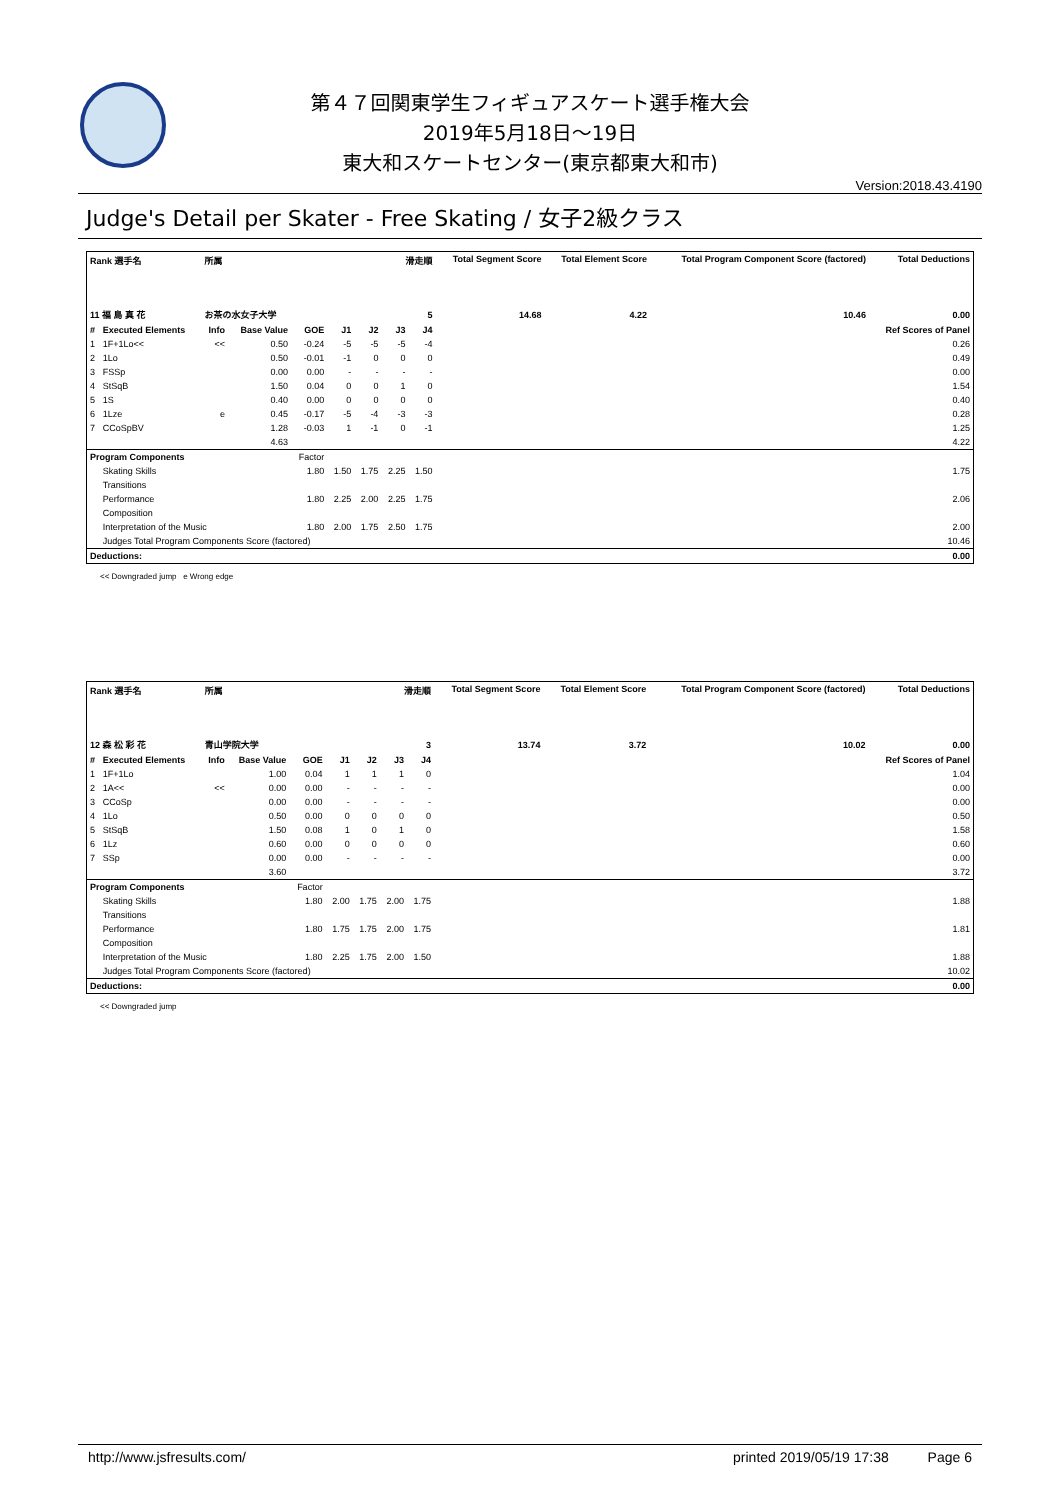第４７回関東学生フィギュアスケート選手権大会
2019年5月18日～19日
東大和スケートセンター(東京都東大和市)
Version:2018.43.4190
Judge's Detail per Skater - Free Skating / 女子2級クラス
| Rank 選手名 | | 所属 | | 滑走順 | | | | | Total Segment Score | Total Element Score | Total Program Component Score (factored) | Total Deductions |
| --- | --- | --- | --- | --- | --- | --- | --- | --- | --- | --- | --- | --- |
| 11 福 島 真 花 | | お茶の水女子大学 | | 5 | | | | | 14.68 | 4.22 | 10.46 | 0.00 |
| # | Executed Elements | Info | Base Value | GOE | J1 | J2 | J3 | J4 | | | | Ref Scores of Panel |
| 1 | 1F+1Lo<< | << | 0.50 | -0.24 | -5 | -5 | -5 | -4 | | | | 0.26 |
| 2 | 1Lo | | 0.50 | -0.01 | -1 | 0 | 0 | 0 | | | | 0.49 |
| 3 | FSSp | | 0.00 | 0.00 | - | - | - | - | | | | 0.00 |
| 4 | StSqB | | 1.50 | 0.04 | 0 | 0 | 1 | 0 | | | | 1.54 |
| 5 | 1S | | 0.40 | 0.00 | 0 | 0 | 0 | 0 | | | | 0.40 |
| 6 | 1Lze | e | 0.45 | -0.17 | -5 | -4 | -3 | -3 | | | | 0.28 |
| 7 | CCoSpBV | | 1.28 | -0.03 | 1 | -1 | 0 | -1 | | | | 1.25 |
| | | | 4.63 | | | | | | | | | 4.22 |
| Program Components | | | | Factor | | | | | | | | |
| | Skating Skills | | | 1.80 | 1.50 | 1.75 | 2.25 | 1.50 | | | | 1.75 |
| | Transitions | | | | | | | | | | | |
| | Performance | | | 1.80 | 2.25 | 2.00 | 2.25 | 1.75 | | | | 2.06 |
| | Composition | | | | | | | | | | | |
| | Interpretation of the Music | | | 1.80 | 2.00 | 1.75 | 2.50 | 1.75 | | | | 2.00 |
| | Judges Total Program Components Score (factored) | | | | | | | | | | | 10.46 |
| Deductions: | | | | | | | | | | | | 0.00 |
<< Downgraded jump e Wrong edge
| Rank 選手名 | | 所属 | | 滑走順 | | | | | Total Segment Score | Total Element Score | Total Program Component Score (factored) | Total Deductions |
| --- | --- | --- | --- | --- | --- | --- | --- | --- | --- | --- | --- | --- |
| 12 森 松 彩 花 | | 青山学院大学 | | 3 | | | | | 13.74 | 3.72 | 10.02 | 0.00 |
| # | Executed Elements | Info | Base Value | GOE | J1 | J2 | J3 | J4 | | | | Ref Scores of Panel |
| 1 | 1F+1Lo | | 1.00 | 0.04 | 1 | 1 | 1 | 0 | | | | 1.04 |
| 2 | 1A<< | << | 0.00 | 0.00 | - | - | - | - | | | | 0.00 |
| 3 | CCoSp | | 0.00 | 0.00 | - | - | - | - | | | | 0.00 |
| 4 | 1Lo | | 0.50 | 0.00 | 0 | 0 | 0 | 0 | | | | 0.50 |
| 5 | StSqB | | 1.50 | 0.08 | 1 | 0 | 1 | 0 | | | | 1.58 |
| 6 | 1Lz | | 0.60 | 0.00 | 0 | 0 | 0 | 0 | | | | 0.60 |
| 7 | SSp | | 0.00 | 0.00 | - | - | - | - | | | | 0.00 |
| | | | 3.60 | | | | | | | | | 3.72 |
| Program Components | | | | Factor | | | | | | | | |
| | Skating Skills | | | 1.80 | 2.00 | 1.75 | 2.00 | 1.75 | | | | 1.88 |
| | Transitions | | | | | | | | | | | |
| | Performance | | | 1.80 | 1.75 | 1.75 | 2.00 | 1.75 | | | | 1.81 |
| | Composition | | | | | | | | | | | |
| | Interpretation of the Music | | | 1.80 | 2.25 | 1.75 | 2.00 | 1.50 | | | | 1.88 |
| | Judges Total Program Components Score (factored) | | | | | | | | | | | 10.02 |
| Deductions: | | | | | | | | | | | | 0.00 |
<< Downgraded jump
http://www.jsfresults.com/ printed 2019/05/19 17:38 Page 6